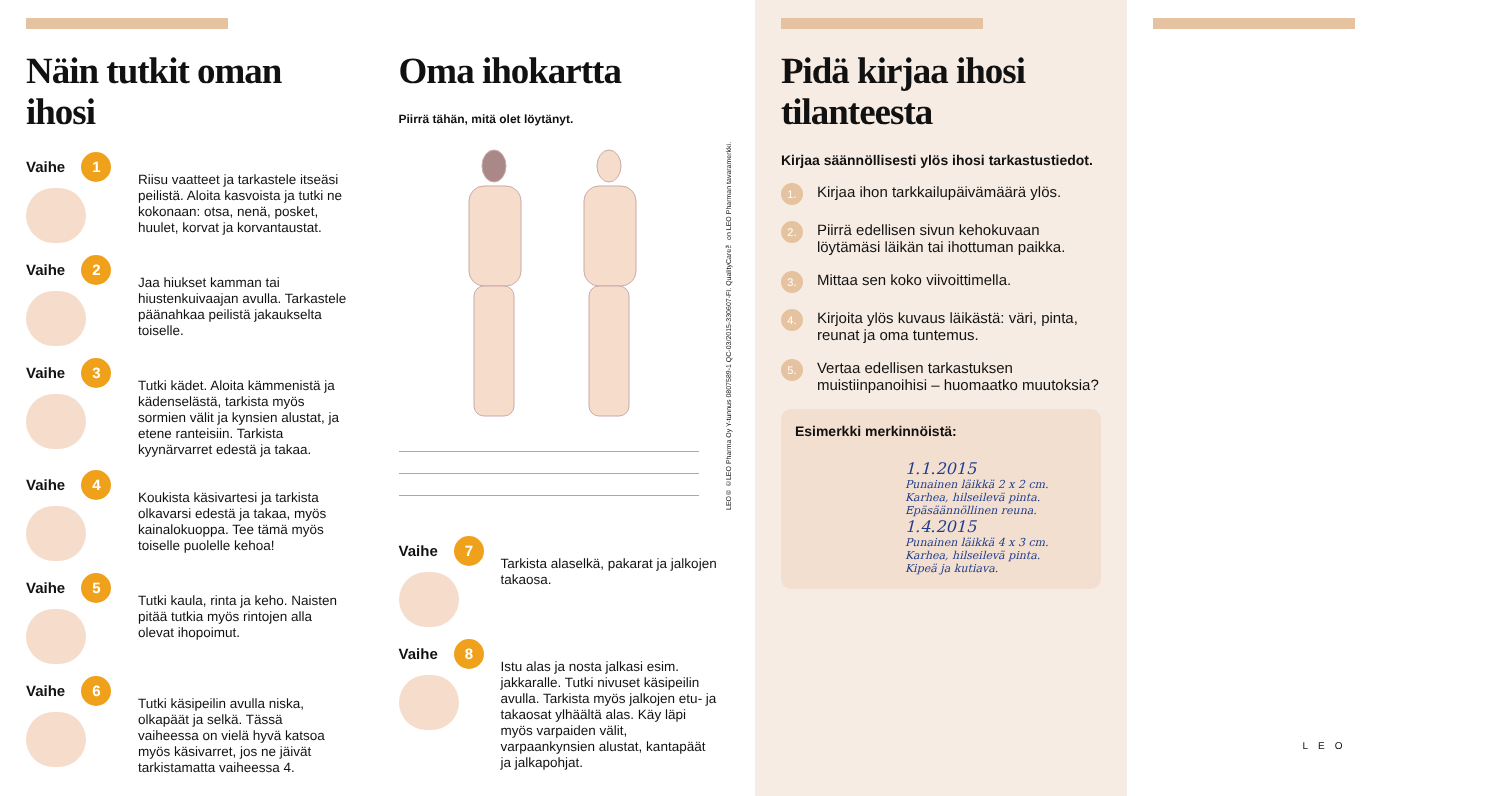Näin tutkit oman ihosi
Vaihe 1
Riisu vaatteet ja tarkastele itseäsi peilistä. Aloita kasvoista ja tutki ne kokonaan: otsa, nenä, posket, huulet, korvat ja korvantaustat.
Vaihe 2
Jaa hiukset kamman tai hiustenkuivaajan avulla. Tarkastele päänahkaa peilistä jakaukselta toiselle.
Vaihe 3
Tutki kädet. Aloita kämmenistä ja kädenselästä, tarkista myös sormien välit ja kynsien alustat, ja etene ranteisiin. Tarkista kyynärvarret edestä ja takaa.
Vaihe 4
Koukista käsivartesi ja tarkista olkavarsi edestä ja takaa, myös kainalokuoppa. Tee tämä myös toiselle puolelle kehoa!
Vaihe 5
Tutki kaula, rinta ja keho. Naisten pitää tutkia myös rintojen alla olevat ihopoimut.
Vaihe 6
Tutki käsipeilin avulla niska, olkapäät ja selkä. Tässä vaiheessa on vielä hyvä katsoa myös käsivarret, jos ne jäivät tarkistamatta vaiheessa 4.
Oma ihokartta
Piirrä tähän, mitä olet löytänyt.
Vaihe 7
Tarkista alaselkä, pakarat ja jalkojen takaosa.
Vaihe 8
Istu alas ja nosta jalkasi esim. jakkaralle. Tutki nivuset käsipeilin avulla. Tarkista myös jalkojen etu- ja takaosat ylhäältä alas. Käy läpi myös varpaiden välit, varpaankynsien alustat, kantapäät ja jalkapohjat.
LEO® ©LEO Pharma Oy Y-tunnus 0807589-1 QC-03/2015-330607-FI. QualityCare™ on LEO Pharman tavaramerkki.
Pidä kirjaa ihosi tilanteesta
Kirjaa säännöllisesti ylös ihosi tarkastustiedot.
1. Kirjaa ihon tarkkailupäivämäärä ylös.
2. Piirrä edellisen sivun kehokuvaan löytämäsi läikän tai ihottuman paikka.
3. Mittaa sen koko viivoittimella.
4. Kirjoita ylös kuvaus läikästä: väri, pinta, reunat ja oma tuntemus.
5. Vertaa edellisen tarkastuksen muistiinpanoihisi – huomaatko muutoksia?
Esimerkki merkinnöistä:
1.1.2015
Punainen läikkä 2 x 2 cm.
Karhea, hilseilevä pinta.
Epäsäännöllinen reuna.
1.4.2015
Punainen läikkä 4 x 3 cm.
Karhea, hilseilevä pinta.
Kipeä ja kutiava.
LEO